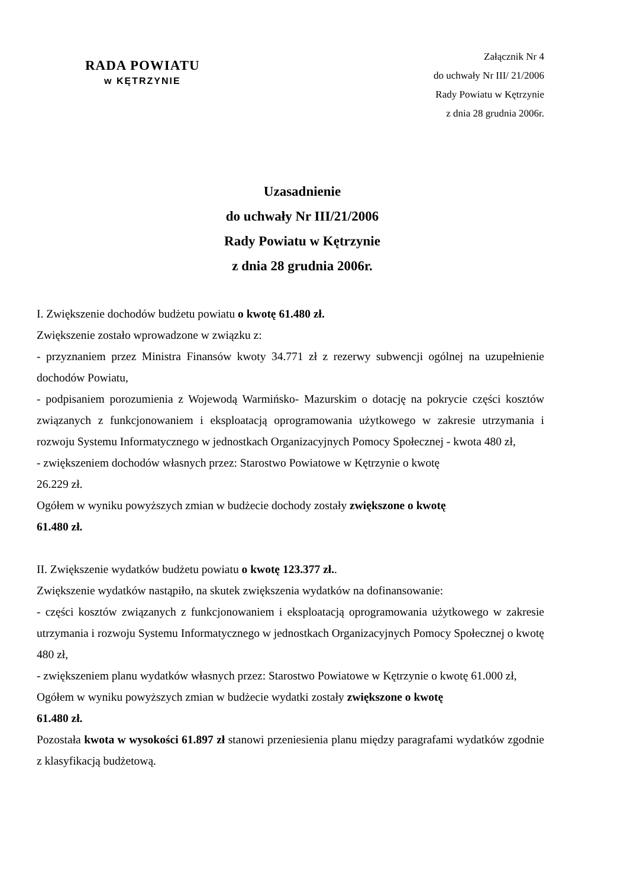RADA POWIATU
w KĘTRZYNIE
Załącznik Nr 4
do uchwały Nr III/ 21/2006
Rady Powiatu w Kętrzynie
z dnia 28 grudnia 2006r.
Uzasadnienie
do uchwały Nr III/21/2006
Rady Powiatu w Kętrzynie
z dnia 28 grudnia 2006r.
I. Zwiększenie dochodów budżetu powiatu o kwotę 61.480 zł.
Zwiększenie zostało wprowadzone w związku z:
- przyznaniem przez Ministra Finansów kwoty 34.771 zł z rezerwy subwencji ogólnej na uzupełnienie dochodów Powiatu,
- podpisaniem porozumienia z Wojewodą Warmińsko- Mazurskim o dotację na pokrycie części kosztów związanych z funkcjonowaniem i eksploatacją oprogramowania użytkowego w zakresie utrzymania i rozwoju Systemu Informatycznego w jednostkach Organizacyjnych Pomocy Społecznej - kwota 480 zł,
- zwiększeniem dochodów własnych przez: Starostwo Powiatowe w Kętrzynie o kwotę
26.229 zł.
Ogółem w wyniku powyższych zmian w budżecie dochody zostały zwiększone o kwotę
61.480 zł.
II. Zwiększenie wydatków budżetu powiatu o kwotę 123.377 zł..
Zwiększenie wydatków nastąpiło, na skutek zwiększenia wydatków na dofinansowanie:
- części kosztów związanych z funkcjonowaniem i eksploatacją oprogramowania użytkowego w zakresie utrzymania i rozwoju Systemu Informatycznego w jednostkach Organizacyjnych Pomocy Społecznej o kwotę 480 zł,
- zwiększeniem planu wydatków własnych przez: Starostwo Powiatowe w Kętrzynie o kwotę 61.000 zł,
Ogółem w wyniku powyższych zmian w budżecie wydatki zostały zwiększone o kwotę
61.480 zł.
Pozostała kwota w wysokości 61.897 zł stanowi przeniesienia planu między paragrafami wydatków zgodnie z klasyfikacją budżetową.